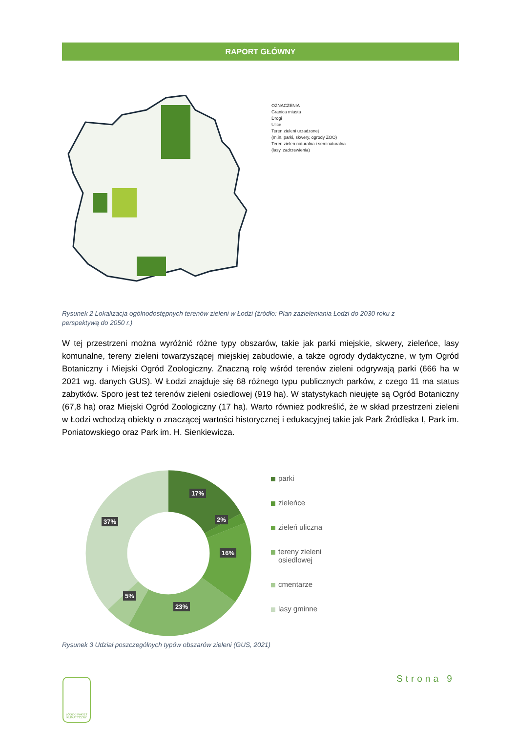RAPORT GŁÓWNY
OZNACZENIA
Granica miasta
Drogi
Ulice
Teren zieleni urzadzonej
(m.in. parki, skwery, ogrody ZOO)
Teren zielen naturalna i seminaturalna
(lasy, zadrzewienia)
Rysunek 2 Lokalizacja ogólnodostępnych terenów zieleni w Łodzi (źródło: Plan zazieleniania Łodzi do 2030 roku z perspektywą do 2050 r.)
W tej przestrzeni można wyróżnić różne typy obszarów, takie jak parki miejskie, skwery, zieleńce, lasy komunalne, tereny zieleni towarzyszącej miejskiej zabudowie, a także ogrody dydaktyczne, w tym Ogród Botaniczny i Miejski Ogród Zoologiczny. Znaczną rolę wśród terenów zieleni odgrywają parki (666 ha w 2021 wg. danych GUS). W Łodzi znajduje się 68 różnego typu publicznych parków, z czego 11 ma status zabytków. Sporo jest też terenów zieleni osiedlowej (919 ha). W statystykach nieujęte są Ogród Botaniczny (67,8 ha) oraz Miejski Ogród Zoologiczny (17 ha). Warto również podkreślić, że w skład przestrzeni zieleni w Łodzi wchodzą obiekty o znaczącej wartości historycznej i edukacyjnej takie jak Park Źródliska I, Park im. Poniatowskiego oraz Park im. H. Sienkiewicza.
17%
2%
16%
23%
5%
37%
parki
zieleńce
zieleń uliczna
tereny zieleni
osiedlowej
cmentarze
lasy gminne
Rysunek 3 Udział poszczególnych typów obszarów zieleni (GUS, 2021)
Strona 9
ŁÓDZKI PAKIET KLIMATYCZNY